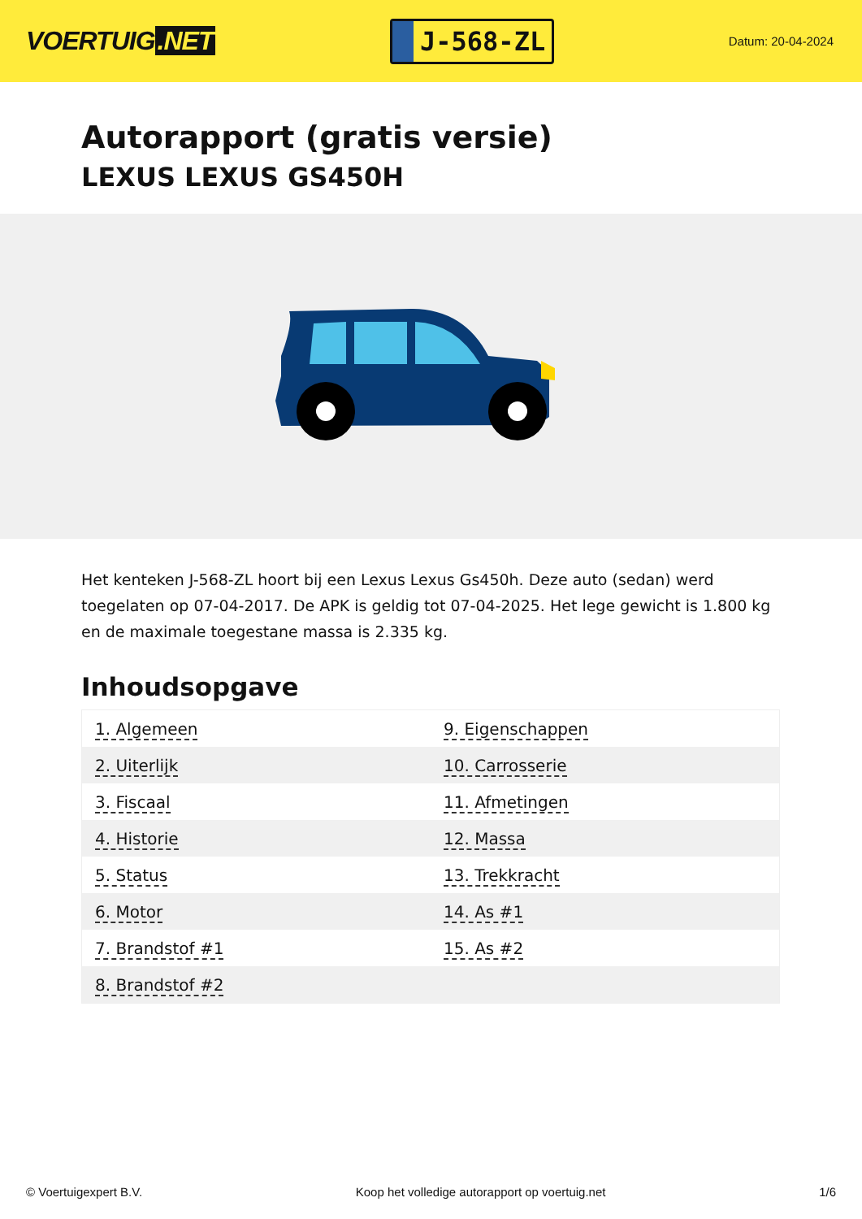VOERTUIG.NET
J-568-ZL
Datum: 20-04-2024
Autorapport (gratis versie)
LEXUS LEXUS GS450H
Het kenteken J-568-ZL hoort bij een Lexus Lexus Gs450h. Deze auto (sedan) werd toegelaten op 07-04-2017. De APK is geldig tot 07-04-2025. Het lege gewicht is 1.800 kg en de maximale toegestane massa is 2.335 kg.
Inhoudsopgave
| 1. Algemeen | 9. Eigenschappen |
| 2. Uiterlijk | 10. Carrosserie |
| 3. Fiscaal | 11. Afmetingen |
| 4. Historie | 12. Massa |
| 5. Status | 13. Trekkracht |
| 6. Motor | 14. As #1 |
| 7. Brandstof #1 | 15. As #2 |
| 8. Brandstof #2 | |
© Voertuigexpert B.V. Koop het volledige autorapport op voertuig.net 1/6